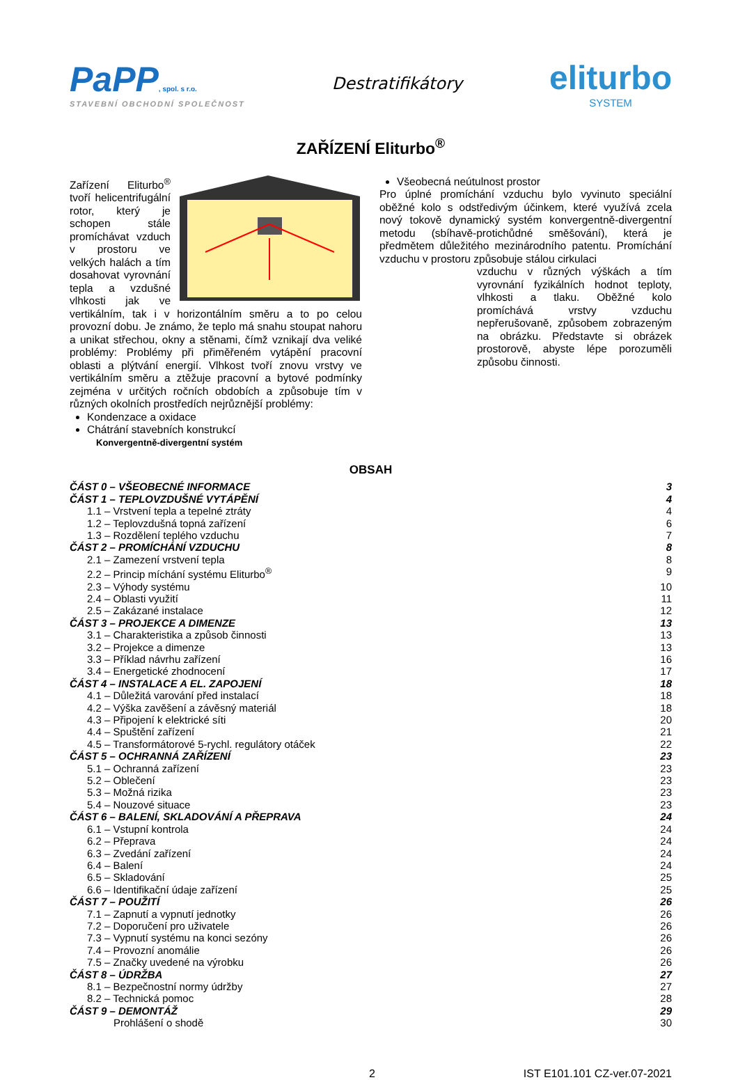PaPP, spol. s r.o.
STAVEBNÍ OBCHODNÍ SPOLEČNOST
Destratifikátory
eliturbo
SYSTEM
ZAŘÍZENÍ Eliturbo<sup>®</sup>
Zařízení Eliturbo<sup>®</sup> tvoří helicentrifugální rotor, který je schopen stále promíchávat vzduch v prostoru ve velkých halách a tím dosahovat vyrovnání tepla a vzdušné vlhkosti jak ve vertikálním, tak i v horizontálním směru a to po celou provozní dobu. Je známo, že teplo má snahu stoupat nahoru a unikat střechou, okny a stěnami, čímž vznikají dva veliké problémy: Problémy při přiměřeném vytápění pracovní oblasti a plýtvání energií. Vlhkost tvoří znovu vrstvy ve vertikálním směru a ztěžuje pracovní a bytové podmínky zejména v určitých ročních obdobích a způsobuje tím v různých okolních prostředích nejrůznější problémy:
Kondenzace a oxidace
Chátrání stavebních konstrukcí
Konvergentně-divergentní systém
Všeobecná neútulnost prostor
Pro úplné promíchání vzduchu bylo vyvinuto speciální oběžné kolo s odstředivým účinkem, které využívá zcela nový tokově dynamický systém konvergentně-divergentní metodu (sbíhavě-protichůdné směšování), která je předmětem důležitého mezinárodního patentu. Promíchání vzduchu v prostoru způsobuje stálou cirkulaci
vzduchu v různých výškách a tím vyrovnání fyzikálních hodnot teploty, vlhkosti a tlaku. Oběžné kolo promíchává vrstvy vzduchu nepřerušovaně, způsobem zobrazeným na obrázku. Představte si obrázek prostorově, abyste lépe porozuměli způsobu činnosti.
OBSAH
ČÁST 0 – VŠEOBECNÉ INFORMACE 3
ČÁST 1 – TEPLOVZDUŠNÉ VYTÁPĚNÍ 4
1.1 – Vrstvení tepla a tepelné ztráty 4
1.2 – Teplovzdušná topná zařízení 6
1.3 – Rozdělení teplého vzduchu 7
ČÁST 2 – PROMÍCHÁNÍ VZDUCHU 8
2.1 – Zamezení vrstvení tepla 8
2.2 – Princip míchání systému Eliturbo<sup>®</sup> 9
2.3 – Výhody systému 10
2.4 – Oblasti využití 11
2.5 – Zakázané instalace 12
ČÁST 3 – PROJEKCE A DIMENZE 13
3.1 – Charakteristika a způsob činnosti 13
3.2 – Projekce a dimenze 13
3.3 – Příklad návrhu zařízení 16
3.4 – Energetické zhodnocení 17
ČÁST 4 – INSTALACE A EL. ZAPOJENÍ 18
4.1 – Důležitá varování před instalací 18
4.2 – Výška zavěšení a závěsný materiál 18
4.3 – Připojení k elektrické síti 20
4.4 – Spuštění zařízení 21
4.5 – Transformátorové 5-rychl. regulátory otáček 22
ČÁST 5 – OCHRANNÁ ZAŘÍZENÍ 23
5.1 – Ochranná zařízení 23
5.2 – Oblečení 23
5.3 – Možná rizika 23
5.4 – Nouzové situace 23
ČÁST 6 – BALENÍ, SKLADOVÁNÍ A PŘEPRAVA 24
6.1 – Vstupní kontrola 24
6.2 – Přeprava 24
6.3 – Zvedání zařízení 24
6.4 – Balení 24
6.5 – Skladování 25
6.6 – Identifikační údaje zařízení 25
ČÁST 7 – POUŽITÍ 26
7.1 – Zapnutí a vypnutí jednotky 26
7.2 – Doporučení pro uživatele 26
7.3 – Vypnutí systému na konci sezóny 26
7.4 – Provozní anomálie 26
7.5 – Značky uvedené na výrobku 26
ČÁST 8 – ÚDRŽBA 27
8.1 – Bezpečnostní normy údržby 27
8.2 – Technická pomoc 28
ČÁST 9 – DEMONTÁŽ 29
Prohlášení o shodě 30
2 IST E101.101 CZ-ver.07-2021